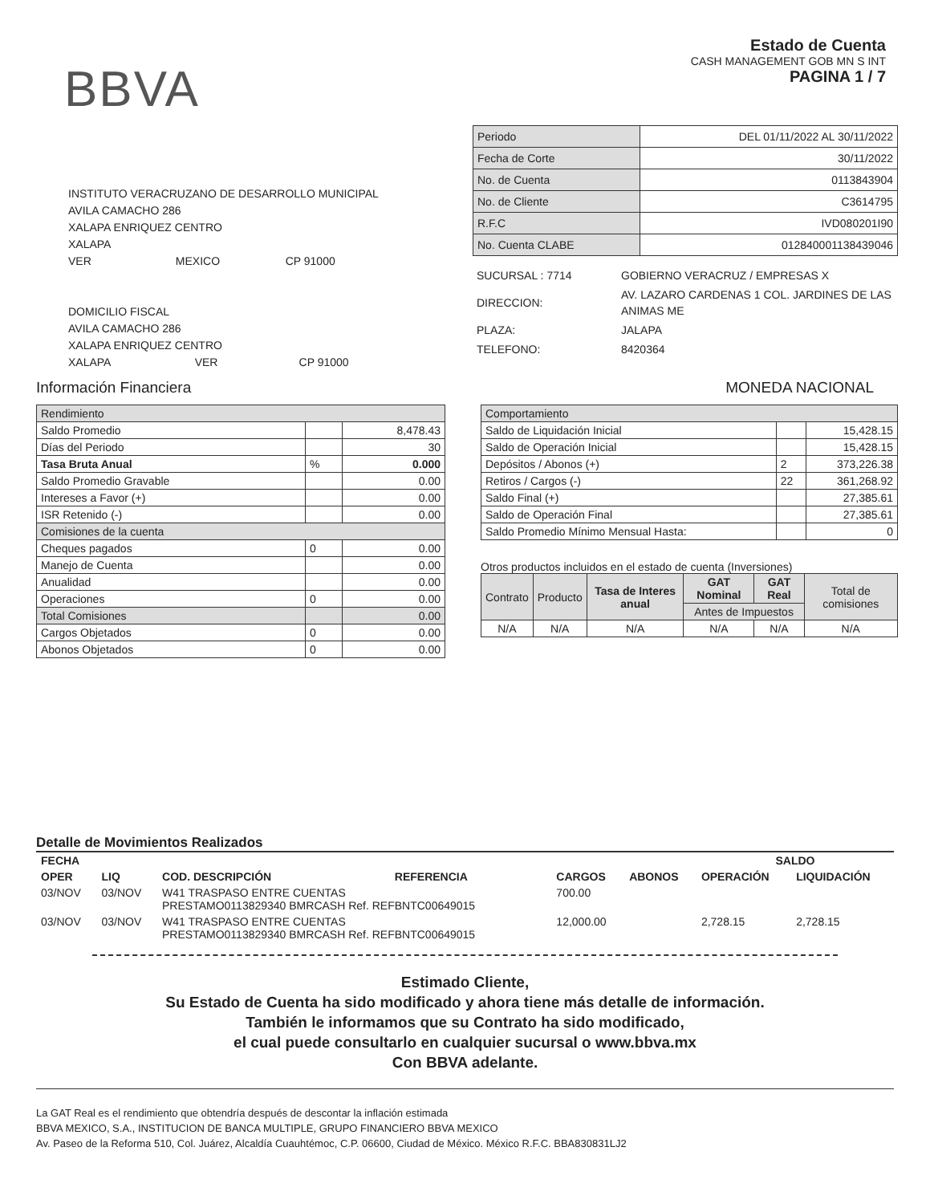BBVA
Estado de Cuenta
CASH MANAGEMENT GOB MN S INT
PAGINA 1 / 7
INSTITUTO VERACRUZANO DE DESARROLLO MUNICIPAL
AVILA CAMACHO 286
XALAPA ENRIQUEZ CENTRO
XALAPA
VER MEXICO CP 91000
DOMICILIO FISCAL
AVILA CAMACHO 286
XALAPA ENRIQUEZ CENTRO
XALAPA VER CP 91000
| Periodo | DEL 01/11/2022 AL 30/11/2022 |
| Fecha de Corte | 30/11/2022 |
| No. de Cuenta | 0113843904 |
| No. de Cliente | C3614795 |
| R.F.C | IVD080201I90 |
| No. Cuenta CLABE | 012840001138439046 |
| SUCURSAL : 7714 | GOBIERNO VERACRUZ / EMPRESAS X |
| DIRECCION: | AV. LAZARO CARDENAS 1 COL. JARDINES DE LAS ANIMAS ME |
| PLAZA: | JALAPA |
| TELEFONO: | 8420364 |
Información Financiera MONEDA NACIONAL
| Rendimiento | | |
| Saldo Promedio | | 8,478.43 |
| Días del Periodo | | 30 |
| Tasa Bruta Anual | % | 0.000 |
| Saldo Promedio Gravable | | 0.00 |
| Intereses a Favor (+) | | 0.00 |
| ISR Retenido (-) | | 0.00 |
| Comisiones de la cuenta | | |
| Cheques pagados | 0 | 0.00 |
| Manejo de Cuenta | | 0.00 |
| Anualidad | | 0.00 |
| Operaciones | 0 | 0.00 |
| Total Comisiones | | 0.00 |
| Cargos Objetados | 0 | 0.00 |
| Abonos Objetados | 0 | 0.00 |
| Comportamiento | | |
| Saldo de Liquidación Inicial | | 15,428.15 |
| Saldo de Operación Inicial | | 15,428.15 |
| Depósitos / Abonos (+) | 2 | 373,226.38 |
| Retiros / Cargos (-) | 22 | 361,268.92 |
| Saldo Final (+) | | 27,385.61 |
| Saldo de Operación Final | | 27,385.61 |
| Saldo Promedio Mínimo Mensual Hasta: | | 0 |
Otros productos incluidos en el estado de cuenta (Inversiones)
| Contrato | Producto | Tasa de Interes anual | GAT Nominal | GAT Real | Total de comisiones |
| --- | --- | --- | --- | --- | --- |
| | | | Antes de Impuestos | | |
| N/A | N/A | N/A | N/A | N/A | N/A |
Detalle de Movimientos Realizados
| FECHA | | | | | | SALDO | |
| --- | --- | --- | --- | --- | --- | --- | --- |
| OPER | LIQ | COD. DESCRIPCIÓN | REFERENCIA | CARGOS | ABONOS | OPERACIÓN | LIQUIDACIÓN |
| 03/NOV | 03/NOV | W41 TRASPASO ENTRE CUENTAS PRESTAMO0113829340 BMRCASH Ref. REFBNTC00649015 | | 700.00 | | | |
| 03/NOV | 03/NOV | W41 TRASPASO ENTRE CUENTAS PRESTAMO0113829340 BMRCASH Ref. REFBNTC00649015 | | 12,000.00 | | 2,728.15 | 2,728.15 |
Estimado Cliente,
Su Estado de Cuenta ha sido modificado y ahora tiene más detalle de información.
También le informamos que su Contrato ha sido modificado,
el cual puede consultarlo en cualquier sucursal o www.bbva.mx
Con BBVA adelante.
La GAT Real es el rendimiento que obtendría después de descontar la inflación estimada
BBVA MEXICO, S.A., INSTITUCION DE BANCA MULTIPLE, GRUPO FINANCIERO BBVA MEXICO
Av. Paseo de la Reforma 510, Col. Juárez, Alcaldía Cuauhtémoc, C.P. 06600, Ciudad de México. México R.F.C. BBA830831LJ2